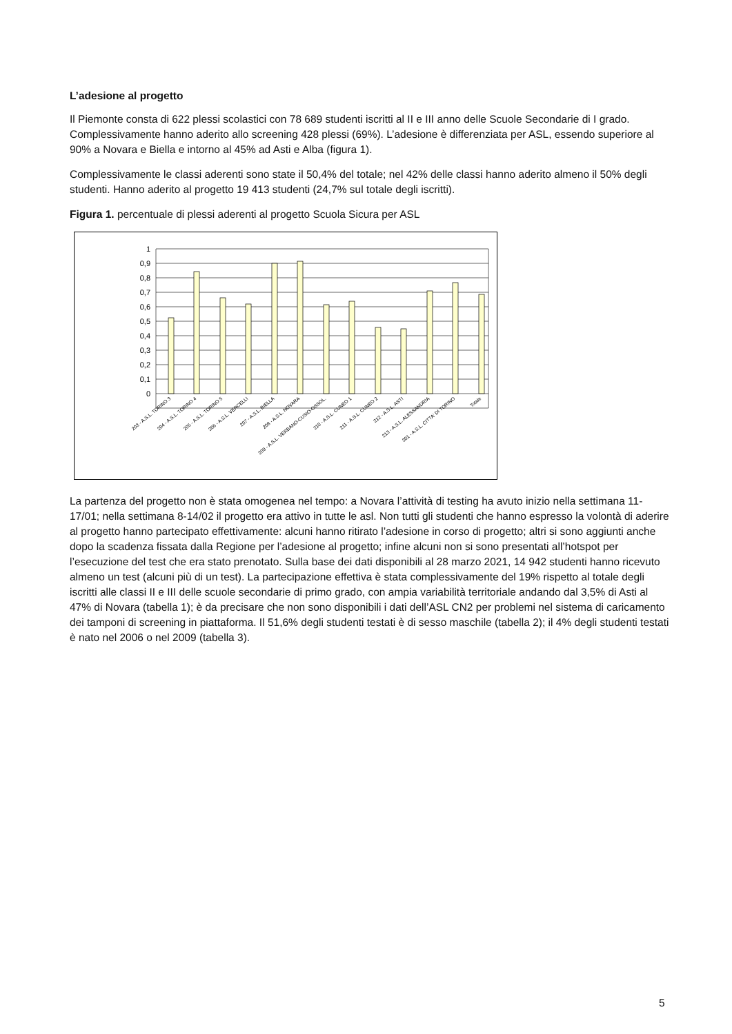L’adesione al progetto
Il Piemonte consta di 622 plessi scolastici con 78 689 studenti iscritti al II e III anno delle Scuole Secondarie di I grado. Complessivamente hanno aderito allo screening 428 plessi (69%). L’adesione è differenziata per ASL, essendo superiore al 90% a Novara e Biella e intorno al 45% ad Asti e Alba (figura 1).
Complessivamente le classi aderenti sono state il 50,4% del totale; nel 42% delle classi hanno aderito almeno il 50% degli studenti. Hanno aderito al progetto 19 413 studenti (24,7% sul totale degli iscritti).
Figura 1. percentuale di plessi aderenti al progetto Scuola Sicura per ASL
1
0,9
0,8
0,7
0,6
0,5
0,4
0,3
0,2
0,1
0
203 - A.S.L. TORINO 3
204 - A.S.L. TORINO 4
205 - A.S.L. TORINO 5
206 - A.S.L. VERCELLI
207 - A.S.L. BIELLA
208 - A.S.L. NOVARA
209 - A.S.L. VERBANO-CUSIO-OSSOL.
210 - A.S.L. CUNEO 1
211 - A.S.L. CUNEO 2
212 - A.S.L. ASTI
213 - A.S.L. ALESSANDRIA
301 - A.S.L. CITTA' DI TORINO
Totale
La partenza del progetto non è stata omogenea nel tempo: a Novara l’attività di testing ha avuto inizio nella settimana 11-17/01; nella settimana 8-14/02 il progetto era attivo in tutte le asl. Non tutti gli studenti che hanno espresso la volontà di aderire al progetto hanno partecipato effettivamente: alcuni hanno ritirato l’adesione in corso di progetto; altri si sono aggiunti anche dopo la scadenza fissata dalla Regione per l’adesione al progetto; infine alcuni non si sono presentati all’hotspot per l’esecuzione del test che era stato prenotato. Sulla base dei dati disponibili al 28 marzo 2021, 14 942 studenti hanno ricevuto almeno un test (alcuni più di un test). La partecipazione effettiva è stata complessivamente del 19% rispetto al totale degli iscritti alle classi II e III delle scuole secondarie di primo grado, con ampia variabilità territoriale andando dal 3,5% di Asti al 47% di Novara (tabella 1); è da precisare che non sono disponibili i dati dell’ASL CN2 per problemi nel sistema di caricamento dei tamponi di screening in piattaforma. Il 51,6% degli studenti testati è di sesso maschile (tabella 2); il 4% degli studenti testati è nato nel 2006 o nel 2009 (tabella 3).
5